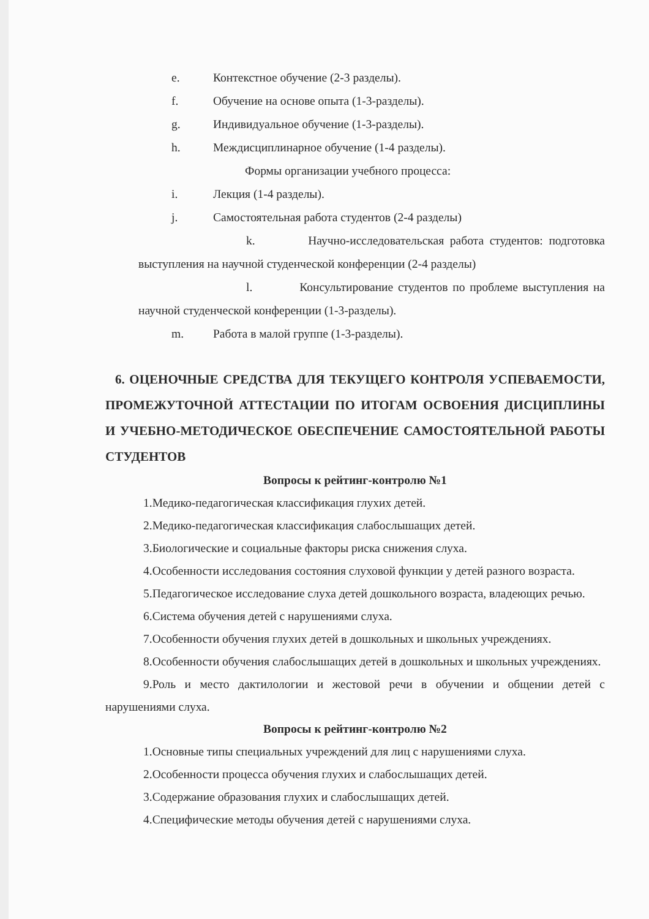e. Контекстное обучение (2-3 разделы).
f. Обучение на основе опыта (1-3-разделы).
g. Индивидуальное обучение (1-3-разделы).
h. Междисциплинарное обучение (1-4 разделы).
Формы организации учебного процесса:
i. Лекция (1-4 разделы).
j. Самостоятельная работа студентов (2-4 разделы)
k. Научно-исследовательская работа студентов: подготовка выступления на научной студенческой конференции (2-4 разделы)
l. Консультирование студентов по проблеме выступления на научной студенческой конференции (1-3-разделы).
m. Работа в малой группе (1-3-разделы).
6. ОЦЕНОЧНЫЕ СРЕДСТВА ДЛЯ ТЕКУЩЕГО КОНТРОЛЯ УСПЕВАЕМОСТИ, ПРОМЕЖУТОЧНОЙ АТТЕСТАЦИИ ПО ИТОГАМ ОСВОЕНИЯ ДИСЦИПЛИНЫ И УЧЕБНО-МЕТОДИЧЕСКОЕ ОБЕСПЕЧЕНИЕ САМОСТОЯТЕЛЬНОЙ РАБОТЫ СТУДЕНТОВ
Вопросы к рейтинг-контролю №1
1.Медико-педагогическая классификация глухих детей.
2.Медико-педагогическая классификация слабослышащих детей.
3.Биологические и социальные факторы риска снижения слуха.
4.Особенности исследования состояния слуховой функции у детей разного возраста.
5.Педагогическое исследование слуха детей дошкольного возраста, владеющих речью.
6.Система обучения детей с нарушениями слуха.
7.Особенности обучения глухих детей в дошкольных и школьных учреждениях.
8.Особенности обучения слабослышащих детей в дошкольных и школьных учреждениях.
9.Роль и место дактилологии и жестовой речи в обучении и общении детей с нарушениями слуха.
Вопросы к рейтинг-контролю №2
1.Основные типы специальных учреждений для лиц с нарушениями слуха.
2.Особенности процесса обучения глухих и слабослышащих детей.
3.Содержание образования глухих и слабослышащих детей.
4.Специфические методы обучения детей с нарушениями слуха.